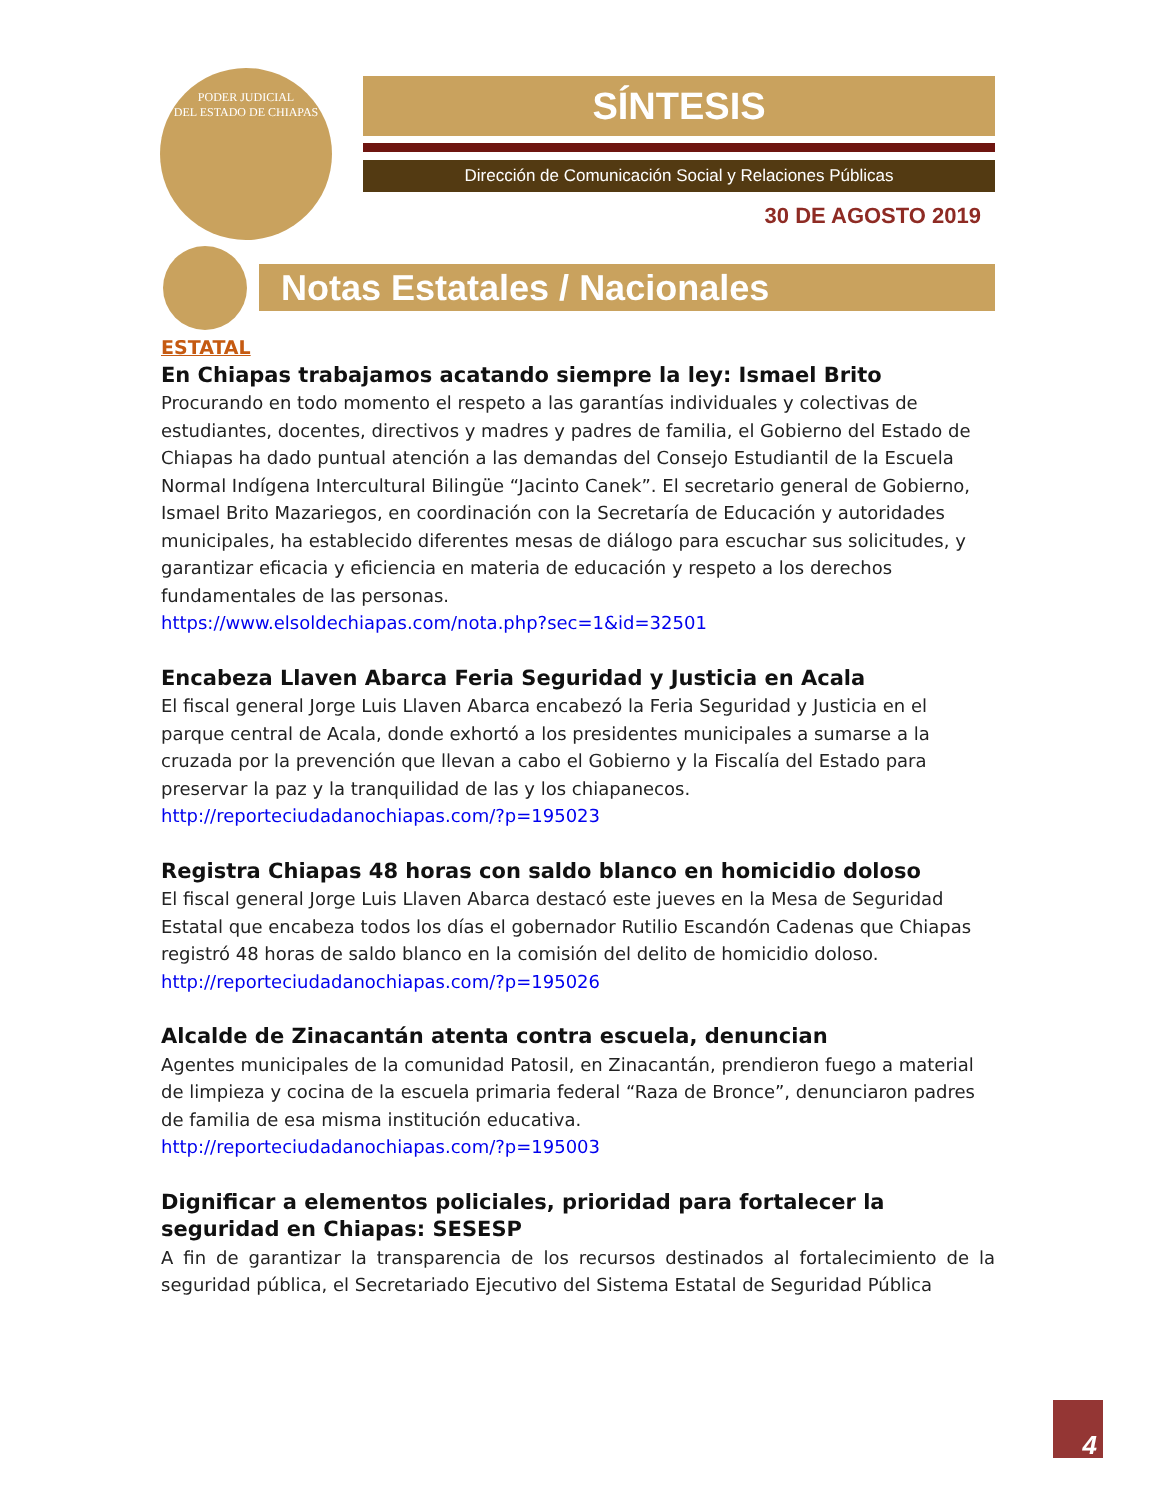PODER JUDICIAL
DEL ESTADO DE CHIAPAS
SÍNTESIS
Dirección de Comunicación Social y Relaciones Públicas
30 DE AGOSTO 2019
Notas Estatales / Nacionales
ESTATAL
En Chiapas trabajamos acatando siempre la ley: Ismael Brito
Procurando en todo momento el respeto a las garantías individuales y colectivas de estudiantes, docentes, directivos y madres y padres de familia, el Gobierno del Estado de Chiapas ha dado puntual atención a las demandas del Consejo Estudiantil de la Escuela Normal Indígena Intercultural Bilingüe “Jacinto Canek”. El secretario general de Gobierno, Ismael Brito Mazariegos, en coordinación con la Secretaría de Educación y autoridades municipales, ha establecido diferentes mesas de diálogo para escuchar sus solicitudes, y garantizar eficacia y eficiencia en materia de educación y respeto a los derechos fundamentales de las personas.
https://www.elsoldechiapas.com/nota.php?sec=1&id=32501
Encabeza Llaven Abarca Feria Seguridad y Justicia en Acala
El fiscal general Jorge Luis Llaven Abarca encabezó la Feria Seguridad y Justicia en el parque central de Acala, donde exhortó a los presidentes municipales a sumarse a la cruzada por la prevención que llevan a cabo el Gobierno y la Fiscalía del Estado para preservar la paz y la tranquilidad de las y los chiapanecos.
http://reporteciudadanochiapas.com/?p=195023
Registra Chiapas 48 horas con saldo blanco en homicidio doloso
El fiscal general Jorge Luis Llaven Abarca destacó este jueves en la Mesa de Seguridad Estatal que encabeza todos los días el gobernador Rutilio Escandón Cadenas que Chiapas registró 48 horas de saldo blanco en la comisión del delito de homicidio doloso.
http://reporteciudadanochiapas.com/?p=195026
Alcalde de Zinacantán atenta contra escuela, denuncian
Agentes municipales de la comunidad Patosil, en Zinacantán, prendieron fuego a material de limpieza y cocina de la escuela primaria federal “Raza de Bronce”, denunciaron padres de familia de esa misma institución educativa.
http://reporteciudadanochiapas.com/?p=195003
Dignificar a elementos policiales, prioridad para fortalecer la seguridad en Chiapas: SESESP
A fin de garantizar la transparencia de los recursos destinados al fortalecimiento de la seguridad pública, el Secretariado Ejecutivo del Sistema Estatal de Seguridad Pública
4